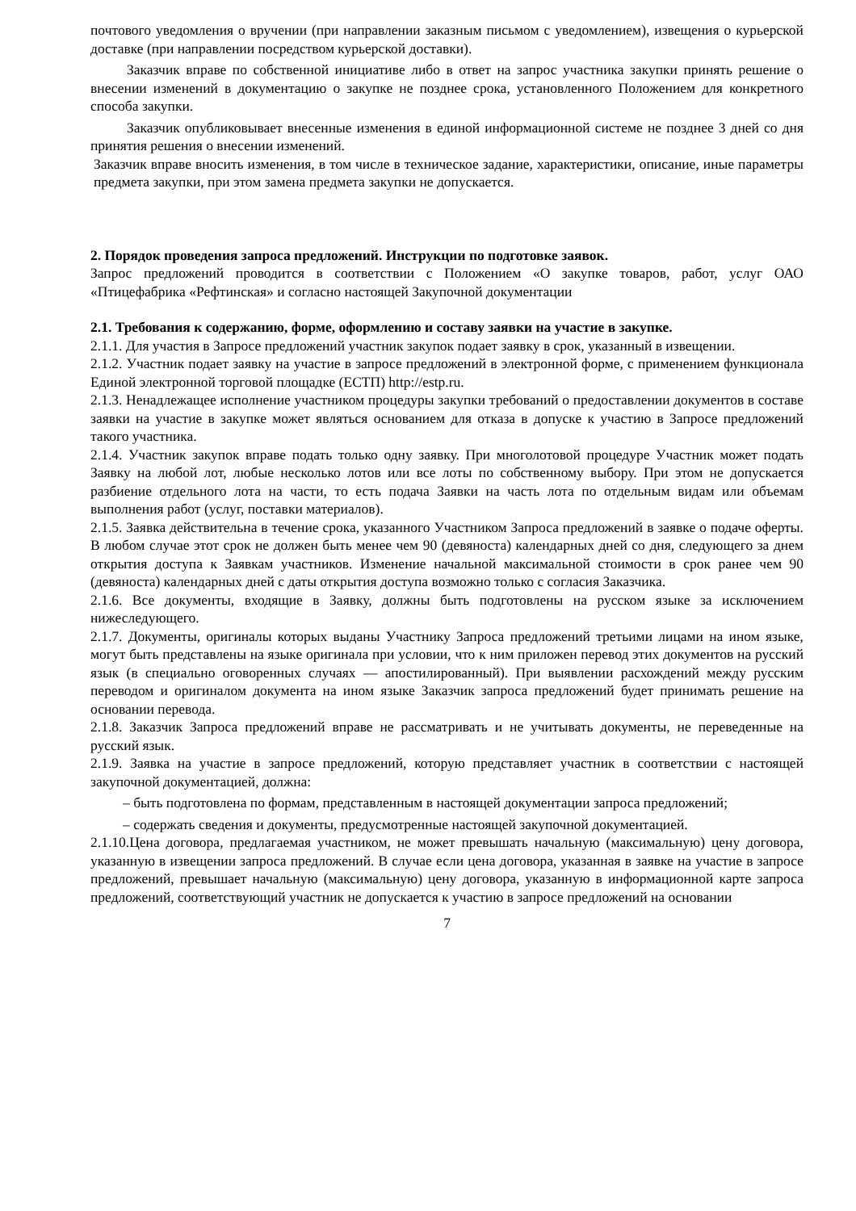почтового уведомления о вручении (при направлении заказным письмом с уведомлением), извещения о курьерской доставке (при направлении посредством курьерской доставки).
Заказчик вправе по собственной инициативе либо в ответ на запрос участника закупки принять решение о внесении изменений в документацию о закупке не позднее срока, установленного Положением для конкретного способа закупки.
Заказчик опубликовывает внесенные изменения в единой информационной системе не позднее 3 дней со дня принятия решения о внесении изменений.
Заказчик вправе вносить изменения, в том числе в техническое задание, характеристики, описание, иные параметры предмета закупки, при этом замена предмета закупки не допускается.
2. Порядок проведения запроса предложений. Инструкции по подготовке заявок.
Запрос предложений проводится в соответствии с Положением «О закупке товаров, работ, услуг ОАО «Птицефабрика «Рефтинская» и согласно настоящей Закупочной документации
2.1. Требования к содержанию, форме, оформлению и составу заявки на участие в закупке.
2.1.1. Для участия в Запросе предложений участник закупок подает заявку в срок, указанный в извещении.
2.1.2. Участник подает заявку на участие в запросе предложений в электронной форме, с применением функционала Единой электронной торговой площадке (ЕСТП) http://estp.ru.
2.1.3. Ненадлежащее исполнение участником процедуры закупки требований о предоставлении документов в составе заявки на участие в закупке может являться основанием для отказа в допуске к участию в Запросе предложений такого участника.
2.1.4. Участник закупок вправе подать только одну заявку. При многолотовой процедуре Участник может подать Заявку на любой лот, любые несколько лотов или все лоты по собственному выбору. При этом не допускается разбиение отдельного лота на части, то есть подача Заявки на часть лота по отдельным видам или объемам выполнения работ (услуг, поставки материалов).
2.1.5. Заявка действительна в течение срока, указанного Участником Запроса предложений в заявке о подаче оферты. В любом случае этот срок не должен быть менее чем 90 (девяноста) календарных дней со дня, следующего за днем открытия доступа к Заявкам участников. Изменение начальной максимальной стоимости в срок ранее чем 90 (девяноста) календарных дней с даты открытия доступа возможно только с согласия Заказчика.
2.1.6. Все документы, входящие в Заявку, должны быть подготовлены на русском языке за исключением нижеследующего.
2.1.7. Документы, оригиналы которых выданы Участнику Запроса предложений третьими лицами на ином языке, могут быть представлены на языке оригинала при условии, что к ним приложен перевод этих документов на русский язык (в специально оговоренных случаях — апостилированный). При выявлении расхождений между русским переводом и оригиналом документа на ином языке Заказчик запроса предложений будет принимать решение на основании перевода.
2.1.8. Заказчик Запроса предложений вправе не рассматривать и не учитывать документы, не переведенные на русский язык.
2.1.9. Заявка на участие в запросе предложений, которую представляет участник в соответствии с настоящей закупочной документацией, должна:
– быть подготовлена по формам, представленным в настоящей документации запроса предложений;
– содержать сведения и документы, предусмотренные настоящей закупочной документацией.
2.1.10.Цена договора, предлагаемая участником, не может превышать начальную (максимальную) цену договора, указанную в извещении запроса предложений. В случае если цена договора, указанная в заявке на участие в запросе предложений, превышает начальную (максимальную) цену договора, указанную в информационной карте запроса предложений, соответствующий участник не допускается к участию в запросе предложений на основании
7